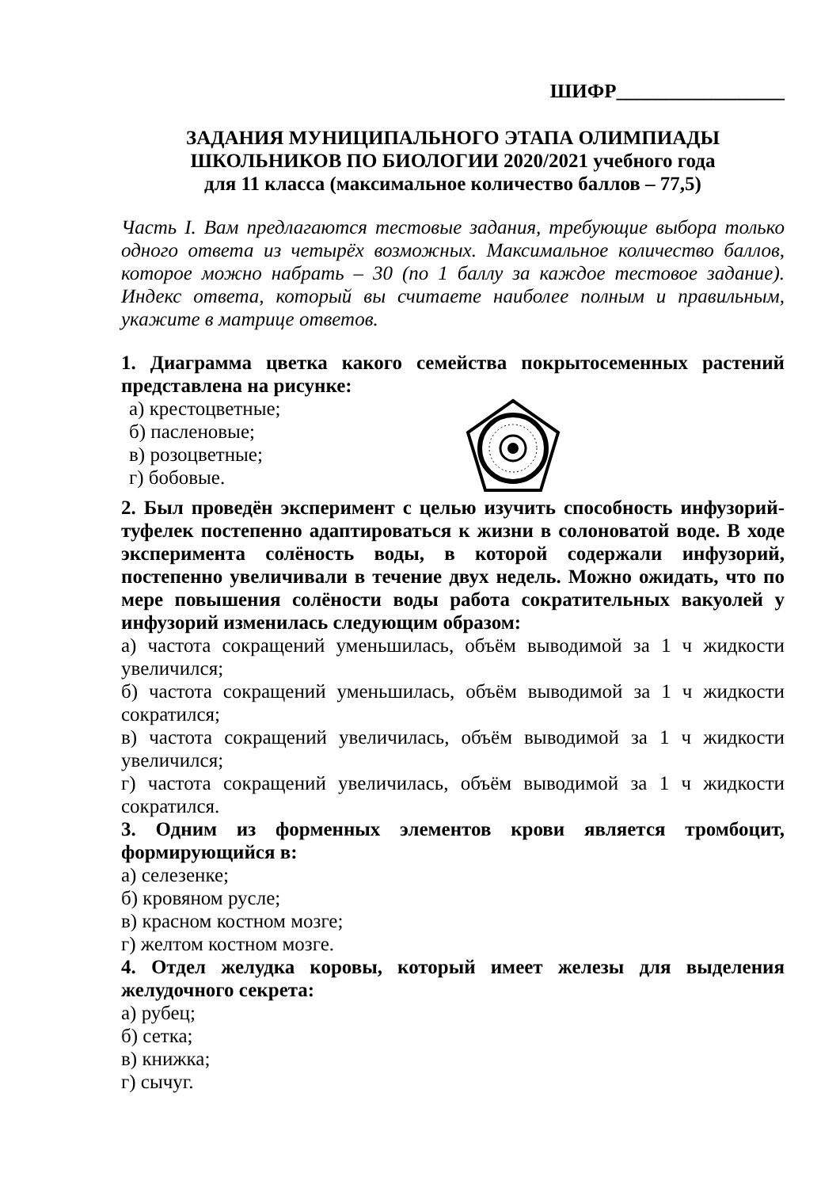ШИФР_________________
ЗАДАНИЯ МУНИЦИПАЛЬНОГО ЭТАПА ОЛИМПИАДЫ
ШКОЛЬНИКОВ ПО БИОЛОГИИ 2020/2021 учебного года
для 11 класса (максимальное количество баллов – 77,5)
Часть I. Вам предлагаются тестовые задания, требующие выбора только одного ответа из четырёх возможных. Максимальное количество баллов, которое можно набрать – 30 (по 1 баллу за каждое тестовое задание). Индекс ответа, который вы считаете наиболее полным и правильным, укажите в матрице ответов.
1. Диаграмма цветка какого семейства покрытосеменных растений представлена на рисунке:
а) крестоцветные;
б) пасленовые;
в) розоцветные;
г) бобовые.
2. Был проведён эксперимент с целью изучить способность инфузорий-туфелек постепенно адаптироваться к жизни в солоноватой воде. В ходе эксперимента солёность воды, в которой содержали инфузорий, постепенно увеличивали в течение двух недель. Можно ожидать, что по мере повышения солёности воды работа сократительных вакуолей у инфузорий изменилась следующим образом:
а) частота сокращений уменьшилась, объём выводимой за 1 ч жидкости увеличился;
б) частота сокращений уменьшилась, объём выводимой за 1 ч жидкости сократился;
в) частота сокращений увеличилась, объём выводимой за 1 ч жидкости увеличился;
г) частота сокращений увеличилась, объём выводимой за 1 ч жидкости сократился.
3. Одним из форменных элементов крови является тромбоцит, формирующийся в:
а) селезенке;
б) кровяном русле;
в) красном костном мозге;
г) желтом костном мозге.
4. Отдел желудка коровы, который имеет железы для выделения желудочного секрета:
а) рубец;
б) сетка;
в) книжка;
г) сычуг.